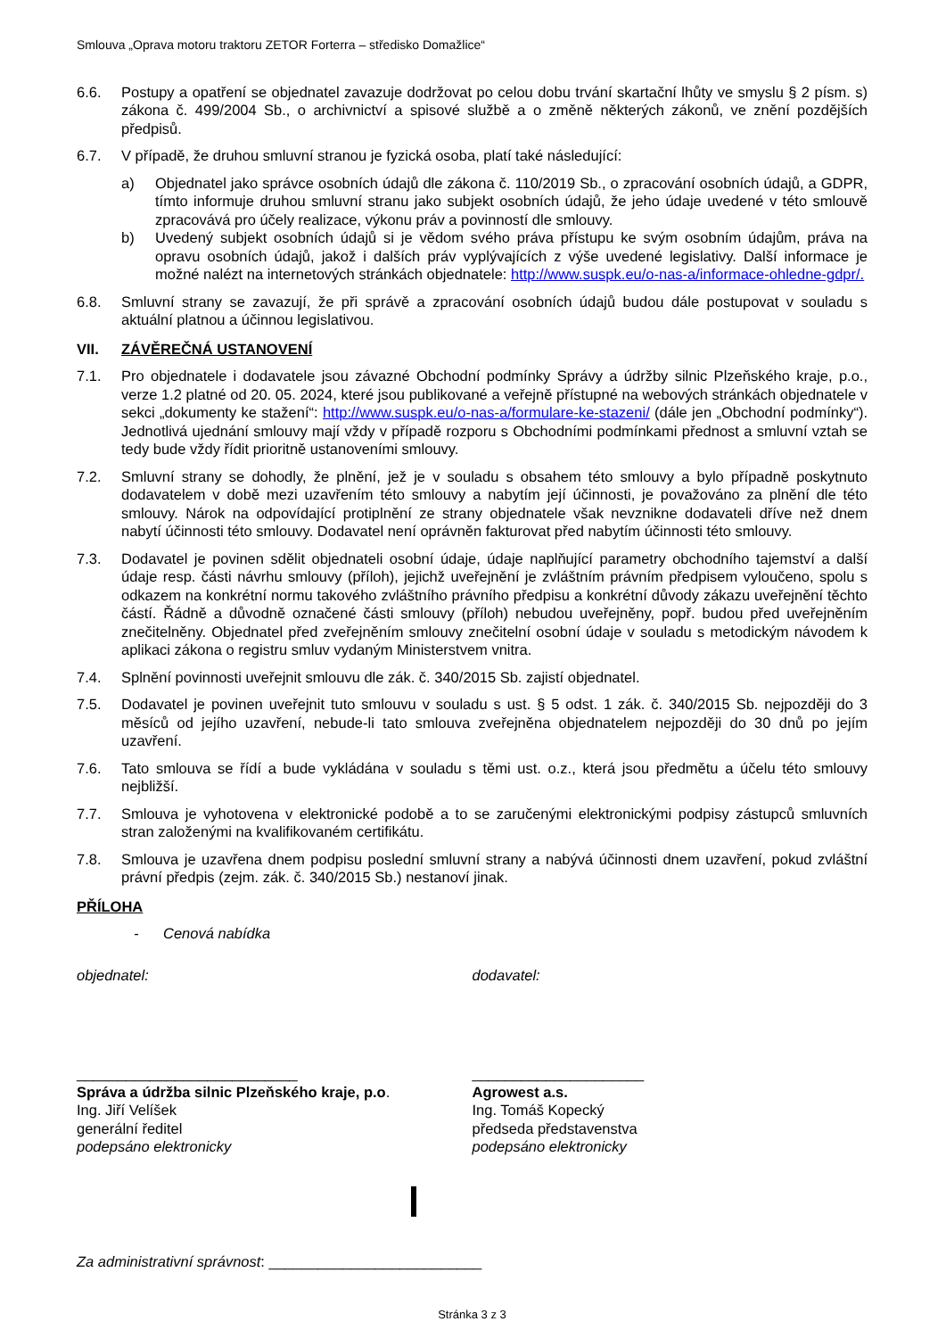Smlouva „Oprava motoru traktoru ZETOR Forterra – středisko Domažlice“
6.6. Postupy a opatření se objednatel zavazuje dodržovat po celou dobu trvání skartační lhůty ve smyslu § 2 písm. s) zákona č. 499/2004 Sb., o archivnictví a spisové službě a o změně některých zákonů, ve znění pozdějších předpisů.
6.7. V případě, že druhou smluvní stranou je fyzická osoba, platí také následující:
a) Objednatel jako správce osobních údajů dle zákona č. 110/2019 Sb., o zpracování osobních údajů, a GDPR, tímto informuje druhou smluvní stranu jako subjekt osobních údajů, že jeho údaje uvedené v této smlouvě zpracovává pro účely realizace, výkonu práv a povinností dle smlouvy.
b) Uvedený subjekt osobních údajů si je vědom svého práva přístupu ke svým osobním údajům, práva na opravu osobních údajů, jakož i dalších práv vyplývajících z výše uvedené legislativy. Další informace je možné nalézt na internetových stránkách objednatele: http://www.suspk.eu/o-nas-a/informace-ohledne-gdpr/.
6.8. Smluvní strany se zavazují, že při správě a zpracování osobních údajů budou dále postupovat v souladu s aktuální platnou a účinnou legislativou.
VII. ZÁVĚREČNÁ USTANOVENÍ
7.1. Pro objednatele i dodavatele jsou závazné Obchodní podmínky Správy a údržby silnic Plzeňského kraje, p.o., verze 1.2 platné od 20. 05. 2024, které jsou publikované a veřejně přístupné na webových stránkách objednatele v sekci „dokumenty ke stažení“: http://www.suspk.eu/o-nas-a/formulare-ke-stazeni/ (dále jen „Obchodní podmínky“). Jednotlivá ujednání smlouvy mají vždy v případě rozporu s Obchodními podmínkami přednost a smluvní vztah se tedy bude vždy řídit prioritně ustanoveními smlouvy.
7.2. Smluvní strany se dohodly, že plnění, jež je v souladu s obsahem této smlouvy a bylo případně poskytnuto dodavatelem v době mezi uzavřením této smlouvy a nabytím její účinnosti, je považováno za plnění dle této smlouvy. Nárok na odpovídající protiplnění ze strany objednatele však nevznikne dodavateli dříve než dnem nabytí účinnosti této smlouvy. Dodavatel není oprávněn fakturovat před nabytím účinnosti této smlouvy.
7.3. Dodavatel je povinen sdělit objednateli osobní údaje, údaje naplňující parametry obchodního tajemství a další údaje resp. části návrhu smlouvy (příloh), jejichž uveřejnění je zvláštním právním předpisem vyloučeno, spolu s odkazem na konkrétní normu takového zvláštního právního předpisu a konkrétní důvody zákazu uveřejnění těchto částí. Řádně a důvodně označené části smlouvy (příloh) nebudou uveřejněny, popř. budou před uveřejněním znečitelněny. Objednatel před zveřejněním smlouvy znečitelní osobní údaje v souladu s metodickým návodem k aplikaci zákona o registru smluv vydaným Ministerstvem vnitra.
7.4. Splnění povinnosti uveřejnit smlouvu dle zák. č. 340/2015 Sb. zajistí objednatel.
7.5. Dodavatel je povinen uveřejnit tuto smlouvu v souladu s ust. § 5 odst. 1 zák. č. 340/2015 Sb. nejpozději do 3 měsíců od jejího uzavření, nebude-li tato smlouva zveřejněna objednatelem nejpozději do 30 dnů po jejím uzavření.
7.6. Tato smlouva se řídí a bude vykládána v souladu s těmi ust. o.z., která jsou předmětu a účelu této smlouvy nejbližší.
7.7. Smlouva je vyhotovena v elektronické podobě a to se zaručenými elektronickými podpisy zástupců smluvních stran založenými na kvalifikovaném certifikátu.
7.8. Smlouva je uzavřena dnem podpisu poslední smluvní strany a nabývá účinnosti dnem uzavření, pokud zvláštní právní předpis (zejm. zák. č. 340/2015 Sb.) nestanoví jinak.
PŘÍLOHA
- Cenová nabídka
objednatel: dodavatel:
___________________________
Správa a údržba silnic Plzeňského kraje, p.o.
Ing. Jiří Velíšek
generální ředitel
podepsáno elektronicky
_____________________
Agrowest a.s.
Ing. Tomáš Kopecký
předseda představenstva
podepsáno elektronicky
Za administrativní správnost: __________________________
Stránka 3 z 3